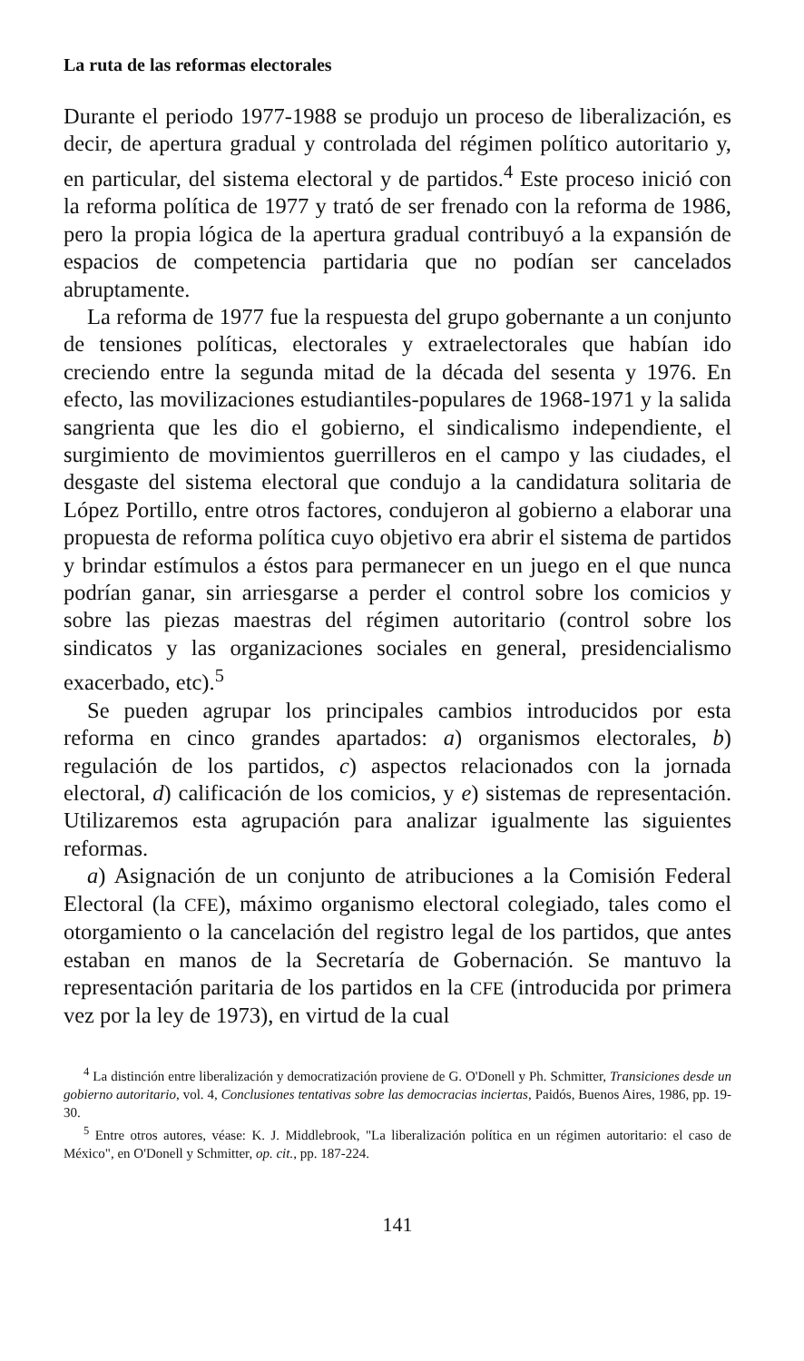La ruta de las reformas electorales
Durante el periodo 1977-1988 se produjo un proceso de liberalización, es decir, de apertura gradual y controlada del régimen político autoritario y, en particular, del sistema electoral y de partidos.<sup>4</sup> Este proceso inició con la reforma política de 1977 y trató de ser frenado con la reforma de 1986, pero la propia lógica de la apertura gradual contribuyó a la expansión de espacios de competencia partidaria que no podían ser cancelados abruptamente.
La reforma de 1977 fue la respuesta del grupo gobernante a un conjunto de tensiones políticas, electorales y extraelectorales que habían ido creciendo entre la segunda mitad de la década del sesenta y 1976. En efecto, las movilizaciones estudiantiles-populares de 1968-1971 y la salida sangrienta que les dio el gobierno, el sindicalismo independiente, el surgimiento de movimientos guerrilleros en el campo y las ciudades, el desgaste del sistema electoral que condujo a la candidatura solitaria de López Portillo, entre otros factores, condujeron al gobierno a elaborar una propuesta de reforma política cuyo objetivo era abrir el sistema de partidos y brindar estímulos a éstos para permanecer en un juego en el que nunca podrían ganar, sin arriesgarse a perder el control sobre los comicios y sobre las piezas maestras del régimen autoritario (control sobre los sindicatos y las organizaciones sociales en general, presidencialismo exacerbado, etc).<sup>5</sup>
Se pueden agrupar los principales cambios introducidos por esta reforma en cinco grandes apartados: a) organismos electorales, b) regulación de los partidos, c) aspectos relacionados con la jornada electoral, d) calificación de los comicios, y e) sistemas de representación. Utilizaremos esta agrupación para analizar igualmente las siguientes reformas.
a) Asignación de un conjunto de atribuciones a la Comisión Federal Electoral (la CFE), máximo organismo electoral colegiado, tales como el otorgamiento o la cancelación del registro legal de los partidos, que antes estaban en manos de la Secretaría de Gobernación. Se mantuvo la representación paritaria de los partidos en la CFE (introducida por primera vez por la ley de 1973), en virtud de la cual
<sup>4</sup> La distinción entre liberalización y democratización proviene de G. O'Donell y Ph. Schmitter, Transiciones desde un gobierno autoritario, vol. 4, Conclusiones tentativas sobre las democracias inciertas, Paidós, Buenos Aires, 1986, pp. 19-30.
<sup>5</sup> Entre otros autores, véase: K. J. Middlebrook, "La liberalización política en un régimen autoritario: el caso de México", en O'Donell y Schmitter, op. cit., pp. 187-224.
141